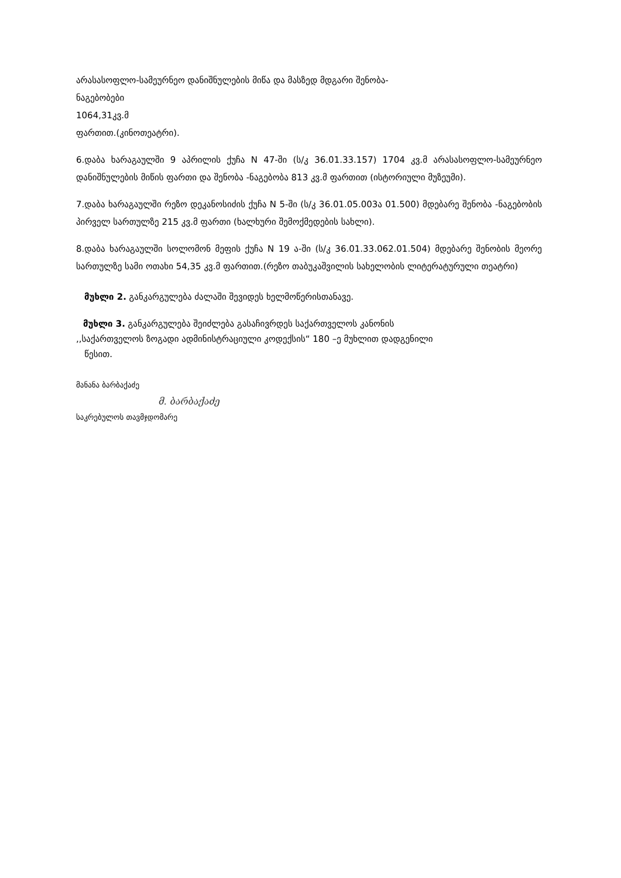არასასოფლო-სამეურნეო დანიშნულების მიწა და მასზედ მდგარი შენობა-
ნაგებობები
1064,31კვ.მ
ფართით.(კინოთეატრი).
6.დაბა ხარაგაულში 9 აპრილის ქუჩა N 47-ში (ს/კ 36.01.33.157) 1704 კვ.მ არასასოფლო-სამეურნეო დანიშნულების მიწის ფართი და შენობა -ნაგებობა 813 კვ.მ ფართით (ისტორიული მუზეუმი).
7.დაბა ხარაგაულში რეზო დეკანოსიძის ქუჩა N 5-ში (ს/კ 36.01.05.003ა 01.500) მდებარე შენობა -ნაგებობის პირველ სართულზე 215 კვ.მ ფართი (ხალხური შემოქმედების სახლი).
8.დაბა ხარაგაულში სოლომონ მეფის ქუჩა N 19 ა-ში (ს/კ 36.01.33.062.01.504) მდებარე შენობის მეორე სართულზე სამი ოთახი 54,35 კვ.მ ფართით.(რეზო თაბუკაშვილის სახელობის ლიტერატურული თეატრი)
მუხლი 2. განკარგულება ძალაში შევიდეს ხელმოწერისთანავე.
მუხლი 3. განკარგულება შეიძლება გასაჩივრდეს საქართველოს კანონის
,,საქართველოს ზოგადი ადმინისტრაციული კოდექსის“ 180 –ე მუხლით დადგენილი
წესით.
მანანა ბარბაქაძე
მ. ბარბაქაძე
საკრებულოს თავმჯდომარე